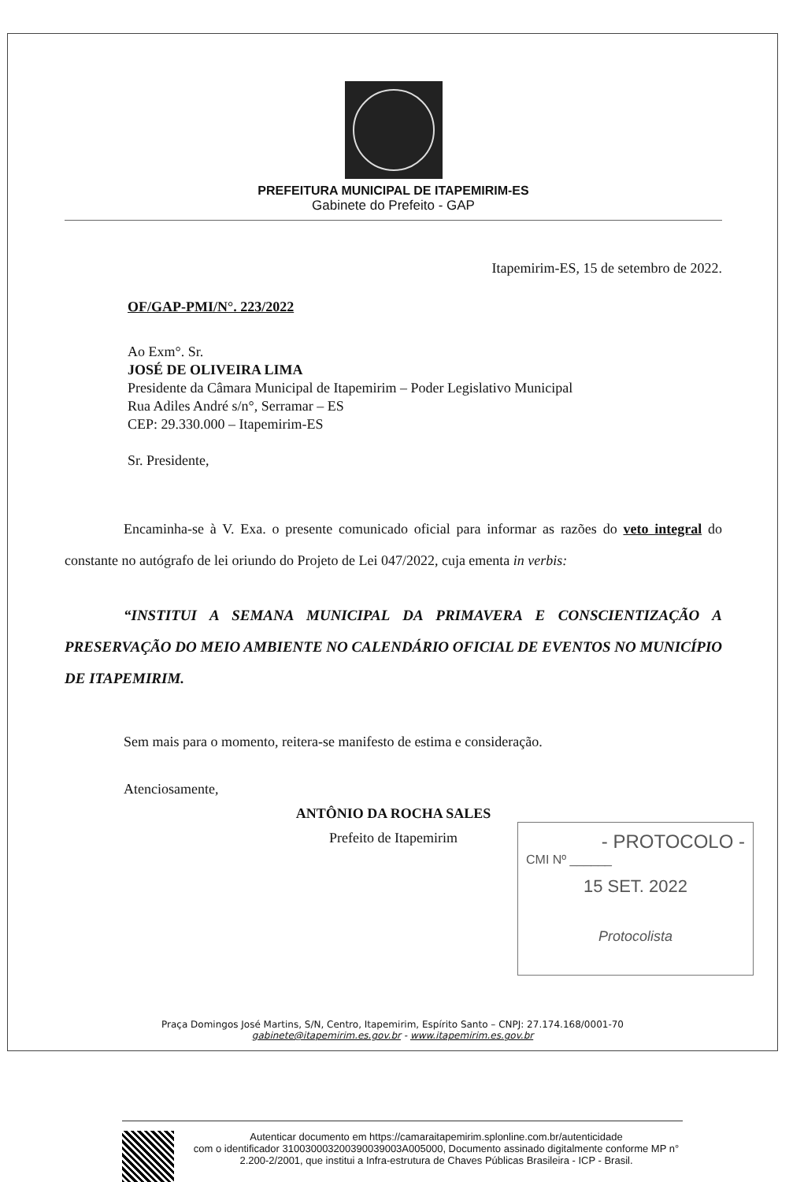PREFEITURA MUNICIPAL DE ITAPEMIRIM-ES
Gabinete do Prefeito - GAP
Itapemirim-ES, 15 de setembro de 2022.
OF/GAP-PMI/N°. 223/2022
Ao Exm°. Sr.
JOSÉ DE OLIVEIRA LIMA
Presidente da Câmara Municipal de Itapemirim – Poder Legislativo Municipal
Rua Adiles André s/n°, Serramar – ES
CEP: 29.330.000 – Itapemirim-ES
Sr. Presidente,
Encaminha-se à V. Exa. o presente comunicado oficial para informar as razões do veto integral do constante no autógrafo de lei oriundo do Projeto de Lei 047/2022, cuja ementa in verbis:
“INSTITUI A SEMANA MUNICIPAL DA PRIMAVERA E CONSCIENTIZAÇÃO A PRESERVAÇÃO DO MEIO AMBIENTE NO CALENDÁRIO OFICIAL DE EVENTOS NO MUNICÍPIO DE ITAPEMIRIM.
Sem mais para o momento, reitera-se manifesto de estima e consideração.
Atenciosamente,
ANTÔNIO DA ROCHA SALES
Prefeito de Itapemirim
- PROTOCOLO -
CMI Nº ______
15 SET. 2022
Protocolista
Praça Domingos José Martins, S/N, Centro, Itapemirim, Espírito Santo – CNPJ: 27.174.168/0001-70
gabinete@itapemirim.es.gov.br - www.itapemirim.es.gov.br
Autenticar documento em https://camaraitapemirim.splonline.com.br/autenticidade
com o identificador 310030003200390039003A005000, Documento assinado digitalmente conforme MP n° 2.200-2/2001, que institui a Infra-estrutura de Chaves Públicas Brasileira - ICP - Brasil.